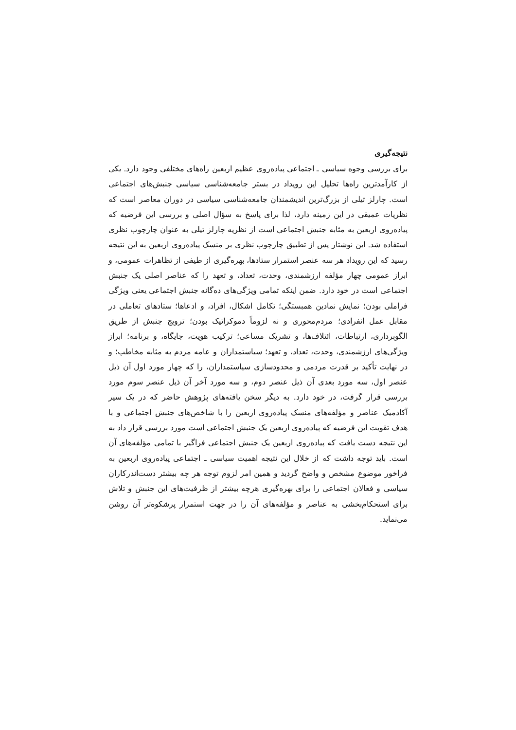نتیجه‌گیری
برای بررسی وجوه سیاسی ـ اجتماعی پیاده‌روی عظیم اربعین راه‌های مختلفی وجود دارد. یکی از کارآمدترین راه‌ها تحلیل این رویداد در بستر جامعه‌شناسی سیاسی جنبش‌های اجتماعی است. چارلز تیلی از بزرگ‌ترین اندیشمندان جامعه‌شناسی سیاسی در دوران معاصر است که نظریات عمیقی در این زمینه دارد، لذا برای پاسخ به سؤال اصلی و بررسی این فرضیه که پیاده‌روی اربعین به مثابه جنبش اجتماعی است از نظریه چارلز تیلی به عنوان چارچوب نظری استفاده شد. این نوشتار پس از تطبیق چارچوب نظری بر منسک پیاده‌روی اربعین به این نتیجه رسید که این رویداد هر سه عنصر استمرار ستادها، بهره‌گیری از طیفی از تظاهرات عمومی، و ابراز عمومی چهار مؤلفه ارزشمندی، وحدت، تعداد، و تعهد را که عناصر اصلی یک جنبش اجتماعی است در خود دارد. ضمن اینکه تمامی ویژگی‌های ده‌گانه جنبش اجتماعی یعنی ویژگی فراملی بودن؛ نمایش نمادین همبستگی؛ تکامل اشکال، افراد، و ادعاها؛ ستادهای تعاملی در مقابل عمل انفرادی؛ مردم‌محوری و نه لزوماً دموکراتیک بودن؛ ترویج جنبش از طریق الگوبرداری، ارتباطات، ائتلاف‌ها، و تشریک مساعی؛ ترکیب هویت، جایگاه، و برنامه؛ ابراز ویژگی‌های ارزشمندی، وحدت، تعداد، و تعهد؛ سیاستمداران و عامه مردم به مثابه مخاطب؛ و در نهایت تأکید بر قدرت مردمی و محدودسازی سیاستمداران، را که چهار مورد اول آن ذیل عنصر اول، سه مورد بعدی آن ذیل عنصر دوم، و سه مورد آخر آن ذیل عنصر سوم مورد بررسی قرار گرفت، در خود دارد. به دیگر سخن یافته‌های پژوهش حاضر که در یک سیر آکادمیک عناصر و مؤلفه‌های منسک پیاده‌روی اربعین را با شاخص‌های جنبش اجتماعی و با هدف تقویت این فرضیه که پیاده‌روی اربعین یک جنبش اجتماعی است مورد بررسی قرار داد به این نتیجه دست یافت که پیاده‌روی اربعین یک جنبش اجتماعی فراگیر با تمامی مؤلفه‌های آن است. باید توجه داشت که از خلال این نتیجه اهمیت سیاسی ـ اجتماعی پیاده‌روی اربعین به فراخور موضوع مشخص و واضح گردید و همین امر لزوم توجه هر چه بیشتر دست‌اندرکاران سیاسی و فعالان اجتماعی را برای بهره‌گیری هرچه بیشتر از ظرفیت‌های این جنبش و تلاش برای استحکام‌بخشی به عناصر و مؤلفه‌های آن را در جهت استمرار پرشکوه‌تر آن روشن می‌نماید.